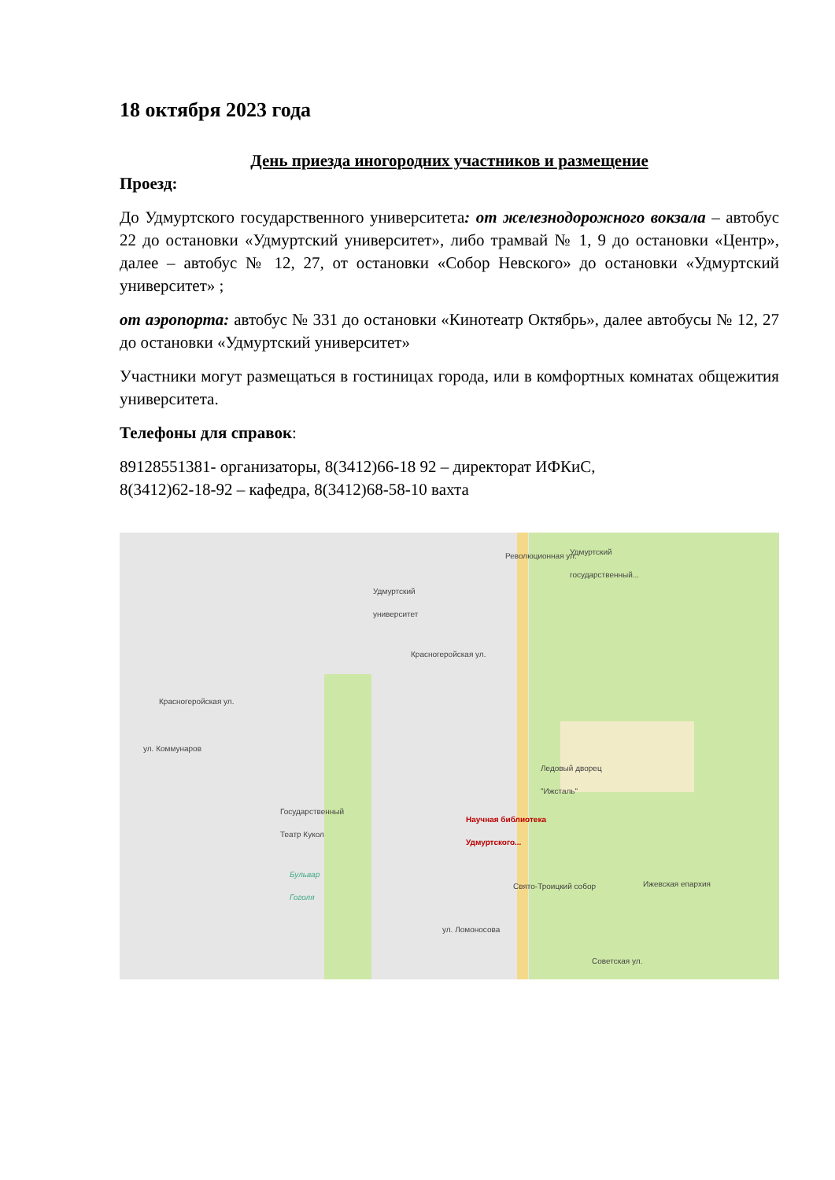18 октября 2023 года
День приезда иногородних участников и размещение
Проезд:
До Удмуртского государственного университета: от железнодорожного вокзала – автобус 22 до остановки «Удмуртский университет», либо трамвай № 1, 9 до остановки «Центр», далее – автобус № 12, 27, от остановки «Собор Невского» до остановки «Удмуртский университет» ;
от аэропорта: автобус № 331 до остановки «Кинотеатр Октябрь», далее автобусы № 12, 27 до остановки «Удмуртский университет»
Участники могут размещаться в гостиницах города, или в комфортных комнатах общежития университета.
Телефоны для справок:
89128551381- организаторы, 8(3412)66-18 92 – директорат ИФКиС,
8(3412)62-18-92 – кафедра, 8(3412)68-58-10 вахта
Революционная ул.
Удмуртский
государственный...
Удмуртский
университет
Красногеройская ул.
Красногеройская ул.
ул. Коммунаров
Ледовый дворец
"Ижсталь"
Государственный
Театр Кукол
Научная библиотека
Удмуртского...
Бульвар
Гоголя
Свято-Троицкий собор Ижевская епархия
ул. Ломоносова
Советская ул.